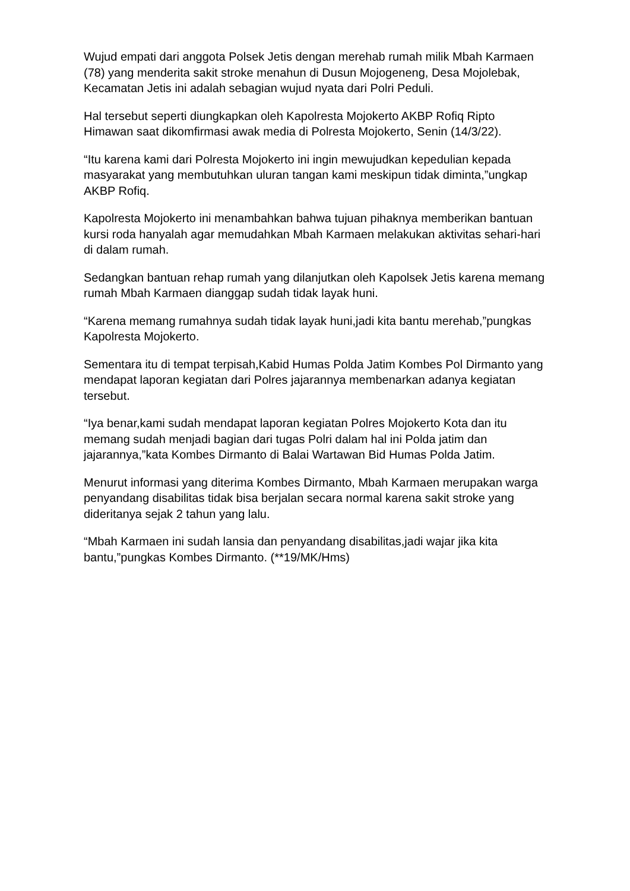Wujud empati dari anggota Polsek Jetis dengan merehab rumah milik Mbah Karmaen (78) yang menderita sakit stroke menahun di Dusun Mojogeneng, Desa Mojolebak, Kecamatan Jetis ini adalah sebagian wujud nyata dari Polri Peduli.
Hal tersebut seperti diungkapkan oleh Kapolresta Mojokerto AKBP Rofiq Ripto Himawan saat dikomfirmasi awak media di Polresta Mojokerto, Senin (14/3/22).
“Itu karena kami dari Polresta Mojokerto ini ingin mewujudkan kepedulian kepada masyarakat yang membutuhkan uluran tangan kami meskipun tidak diminta,”ungkap AKBP Rofiq.
Kapolresta Mojokerto ini menambahkan bahwa tujuan pihaknya memberikan bantuan kursi roda hanyalah agar memudahkan Mbah Karmaen melakukan aktivitas sehari-hari di dalam rumah.
Sedangkan bantuan rehap rumah yang dilanjutkan oleh Kapolsek Jetis karena memang rumah Mbah Karmaen dianggap sudah tidak layak huni.
“Karena memang rumahnya sudah tidak layak huni,jadi kita bantu merehab,”pungkas Kapolresta Mojokerto.
Sementara itu di tempat terpisah,Kabid Humas Polda Jatim Kombes Pol Dirmanto yang mendapat laporan kegiatan dari Polres jajarannya membenarkan adanya kegiatan tersebut.
“Iya benar,kami sudah mendapat laporan kegiatan Polres Mojokerto Kota dan itu memang sudah menjadi bagian dari tugas Polri dalam hal ini Polda jatim dan jajarannya,”kata Kombes Dirmanto di Balai Wartawan Bid Humas Polda Jatim.
Menurut informasi yang diterima Kombes Dirmanto, Mbah Karmaen merupakan warga penyandang disabilitas tidak bisa berjalan secara normal karena sakit stroke yang dideritanya sejak 2 tahun yang lalu.
“Mbah Karmaen ini sudah lansia dan penyandang disabilitas,jadi wajar jika kita bantu,”pungkas Kombes Dirmanto. (**19/MK/Hms)